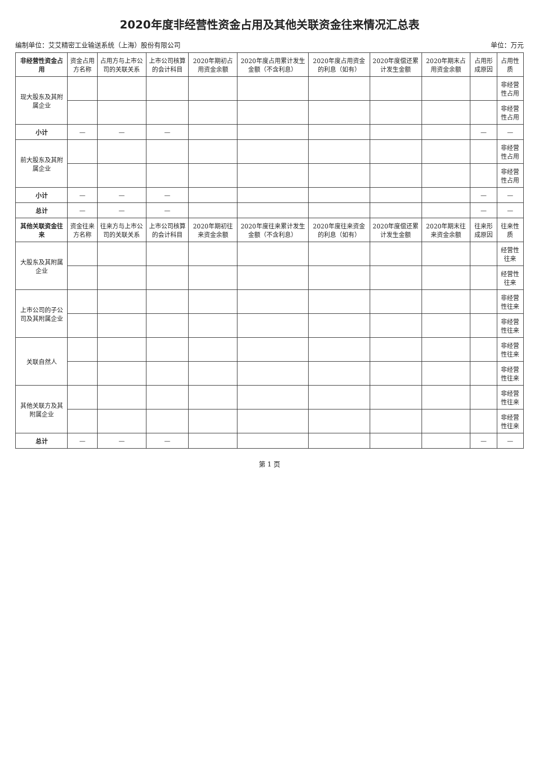2020年度非经营性资金占用及其他关联资金往来情况汇总表
编制单位：艾艾精密工业输送系统（上海）股份有限公司 单位：万元
| 非经营性资金占用 | 资金占用方名称 | 占用方与上市公司的关联关系 | 上市公司核算的会计科目 | 2020年期初占用资金余额 | 2020年度占用累计发生金额（不含利息） | 2020年度占用资金的利息（如有） | 2020年度偿还累计发生金额 | 2020年期末占用资金余额 | 占用形成原因 | 占用性质 |
| --- | --- | --- | --- | --- | --- | --- | --- | --- | --- | --- |
| 现大股东及其附属企业 | | | | | | | | | | 非经营性占用 |
| | | | | | | | | | | 非经营性占用 |
| 小计 | — | — | — | | | | | | — | — |
| 前大股东及其附属企业 | | | | | | | | | | 非经营性占用 |
| | | | | | | | | | | 非经营性占用 |
| 小计 | — | — | — | | | | | | — | — |
| 总计 | — | — | — | | | | | | — | — |
| 其他关联资金往来 | 资金往来方名称 | 往来方与上市公司的关联关系 | 上市公司核算的会计科目 | 2020年期初往来资金余额 | 2020年度往来累计发生金额（不含利息） | 2020年度往来资金的利息（如有） | 2020年度偿还累计发生金额 | 2020年期末往来资金余额 | 往来形成原因 | 往来性质 |
| 大股东及其附属企业 | | | | | | | | | | 经营性往来 |
| | | | | | | | | | | 经营性往来 |
| 上市公司的子公司及其附属企业 | | | | | | | | | | 非经营性往来 |
| | | | | | | | | | | 非经营性往来 |
| 关联自然人 | | | | | | | | | | 非经营性往来 |
| | | | | | | | | | | 非经营性往来 |
| 其他关联方及其附属企业 | | | | | | | | | | 非经营性往来 |
| | | | | | | | | | | 非经营性往来 |
| 总计 | — | — | — | | | | | | — | — |
第 1 页